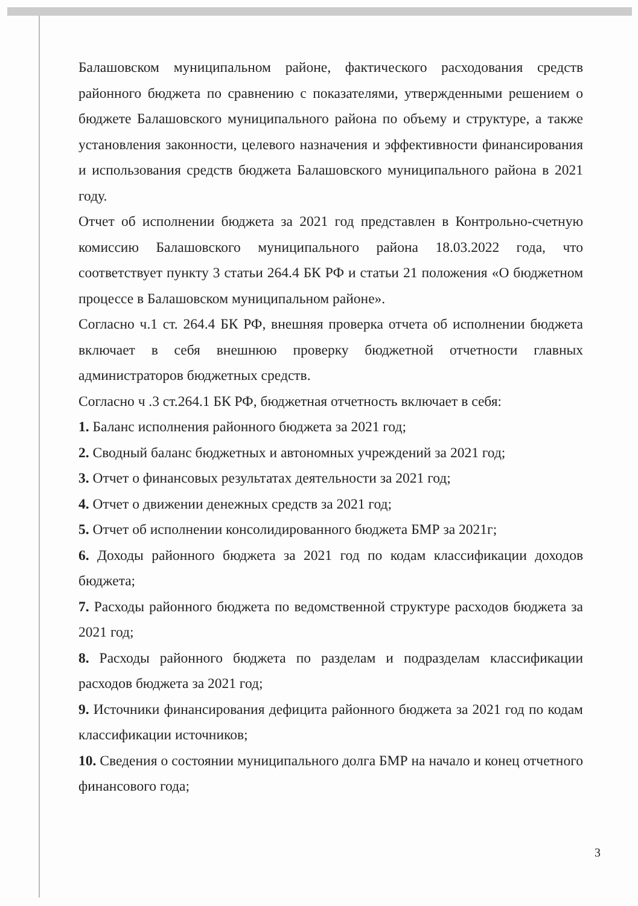Балашовском муниципальном районе, фактического расходования средств районного бюджета по сравнению с показателями, утвержденными решением о бюджете Балашовского муниципального района по объему и структуре, а также установления законности, целевого назначения и эффективности финансирования и использования средств бюджета Балашовского муниципального района в 2021 году.
Отчет об исполнении бюджета за 2021 год представлен в Контрольно-счетную комиссию Балашовского муниципального района 18.03.2022 года, что соответствует пункту 3 статьи 264.4 БК РФ и статьи 21 положения «О бюджетном процессе в Балашовском муниципальном районе».
Согласно ч.1 ст. 264.4 БК РФ, внешняя проверка отчета об исполнении бюджета включает в себя внешнюю проверку бюджетной отчетности главных администраторов бюджетных средств.
Согласно ч .3 ст.264.1 БК РФ, бюджетная отчетность включает в себя:
1. Баланс исполнения районного бюджета за 2021 год;
2. Сводный баланс бюджетных и автономных учреждений за 2021 год;
3. Отчет о финансовых результатах деятельности за 2021 год;
4. Отчет о движении денежных средств за 2021 год;
5. Отчет об исполнении консолидированного бюджета БМР за 2021г;
6. Доходы районного бюджета за 2021 год по кодам классификации доходов бюджета;
7. Расходы районного бюджета по ведомственной структуре расходов бюджета за 2021 год;
8. Расходы районного бюджета по разделам и подразделам классификации расходов бюджета за 2021 год;
9. Источники финансирования дефицита районного бюджета за 2021 год по кодам классификации источников;
10. Сведения о состоянии муниципального долга БМР на начало и конец отчетного финансового года;
3